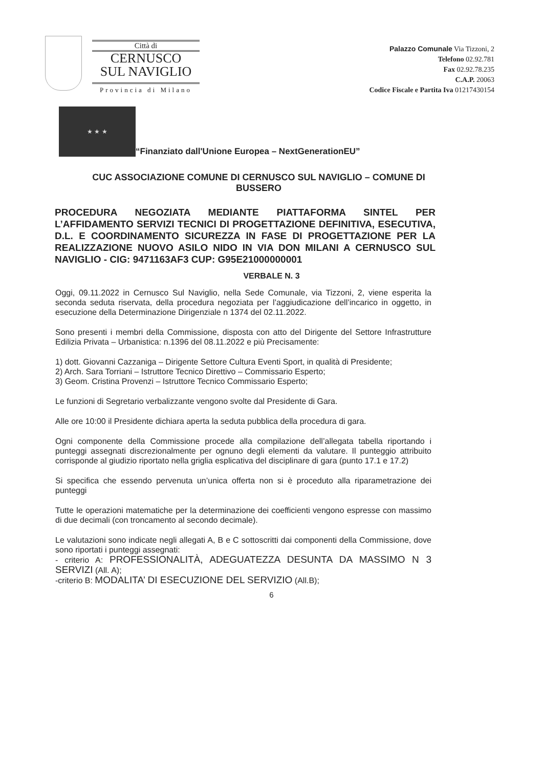Città di
CERNUSCO
SUL NAVIGLIO
Provincia di Milano
Palazzo Comunale Via Tizzoni, 2
Telefono 02.92.781
Fax 02.92.78.235
C.A.P. 20063
Codice Fiscale e Partita Iva 01217430154
★ ★ ★
“Finanziato dall'Unione Europea – NextGenerationEU”
CUC ASSOCIAZIONE COMUNE DI CERNUSCO SUL NAVIGLIO – COMUNE DI BUSSERO
PROCEDURA NEGOZIATA MEDIANTE PIATTAFORMA SINTEL PER L’AFFIDAMENTO SERVIZI TECNICI DI PROGETTAZIONE DEFINITIVA, ESECUTIVA, D.L. E COORDINAMENTO SICUREZZA IN FASE DI PROGETTAZIONE PER LA REALIZZAZIONE NUOVO ASILO NIDO IN VIA DON MILANI A CERNUSCO SUL NAVIGLIO - CIG: 9471163AF3 CUP: G95E21000000001
VERBALE N. 3
Oggi, 09.11.2022 in Cernusco Sul Naviglio, nella Sede Comunale, via Tizzoni, 2, viene esperita la seconda seduta riservata, della procedura negoziata per l’aggiudicazione dell’incarico in oggetto, in esecuzione della Determinazione Dirigenziale n 1374 del 02.11.2022.
Sono presenti i membri della Commissione, disposta con atto del Dirigente del Settore Infrastrutture Edilizia Privata – Urbanistica: n.1396 del 08.11.2022 e più Precisamente:
1) dott. Giovanni Cazzaniga – Dirigente Settore Cultura Eventi Sport, in qualità di Presidente;
2) Arch. Sara Torriani – Istruttore Tecnico Direttivo – Commissario Esperto;
3) Geom. Cristina Provenzi – Istruttore Tecnico Commissario Esperto;
Le funzioni di Segretario verbalizzante vengono svolte dal Presidente di Gara.
Alle ore 10:00 il Presidente dichiara aperta la seduta pubblica della procedura di gara.
Ogni componente della Commissione procede alla compilazione dell’allegata tabella riportando i punteggi assegnati discrezionalmente per ognuno degli elementi da valutare. Il punteggio attribuito corrisponde al giudizio riportato nella griglia esplicativa del disciplinare di gara (punto 17.1 e 17.2)
Si specifica che essendo pervenuta un’unica offerta non si è proceduto alla riparametrazione dei punteggi
Tutte le operazioni matematiche per la determinazione dei coefficienti vengono espresse con massimo di due decimali (con troncamento al secondo decimale).
Le valutazioni sono indicate negli allegati A, B e C sottoscritti dai componenti della Commissione, dove sono riportati i punteggi assegnati:
- criterio A: PROFESSIONALITÀ, ADEGUATEZZA DESUNTA DA MASSIMO N 3 SERVIZI (All. A);
-criterio B: MODALITA’ DI ESECUZIONE DEL SERVIZIO (All.B);
6